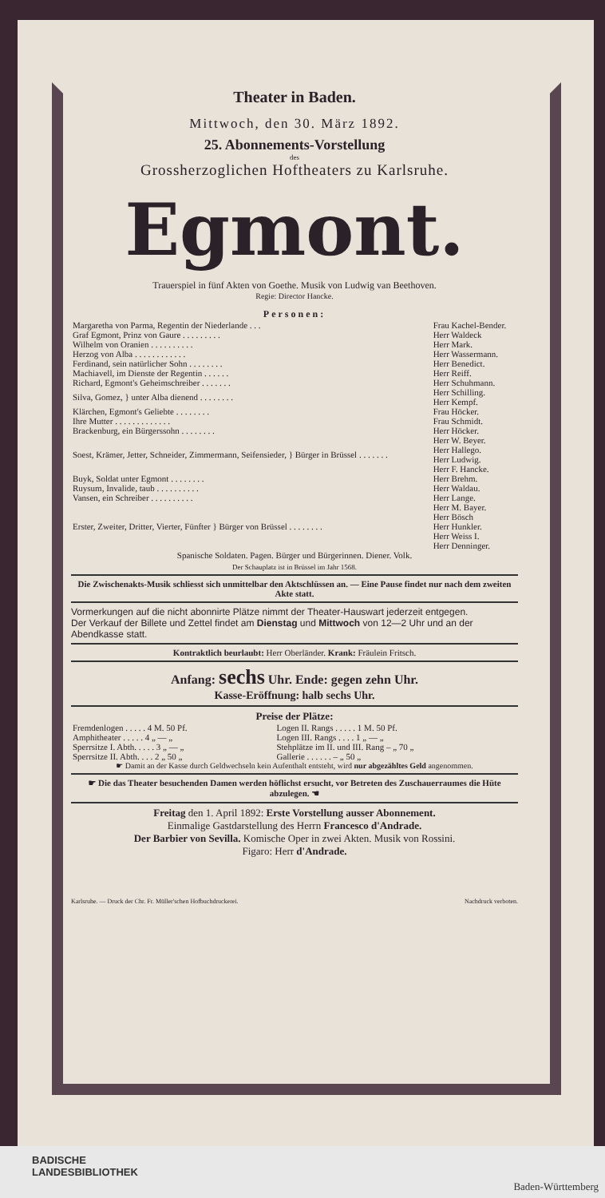Theater in Baden.
Mittwoch, den 30. März 1892.
25. Abonnements-Vorstellung
des
Grossherzoglichen Hoftheaters zu Karlsruhe.
Egmont.
Trauerspiel in fünf Akten von Goethe. Musik von Ludwig van Beethoven.
Regie: Director Hancke.
Personen:
| Margaretha von Parma, Regentin der Niederlande . . . | Frau Kachel-Bender. |
| Graf Egmont, Prinz von Gaure . . . . . . . . . | Herr Waldeck |
| Wilhelm von Oranien . . . . . . . . . . | Herr Mark. |
| Herzog von Alba . . . . . . . . . . . . | Herr Wassermann. |
| Ferdinand, sein natürlicher Sohn . . . . . . . . | Herr Benedict. |
| Machiavell, im Dienste der Regentin . . . . . . | Herr Reiff. |
| Richard, Egmont's Geheimschreiber . . . . . . . | Herr Schuhmann. |
| Silva, Gomez, } unter Alba dienend . . . . . . . . | Herr Schilling. Herr Kempf. |
| Klärchen, Egmont's Geliebte . . . . . . . . | Frau Höcker. |
| Ihre Mutter . . . . . . . . . . . . . | Frau Schmidt. |
| Brackenburg, ein Bürgerssohn . . . . . . . . | Herr Höcker. |
| Soest, Krämer, Jetter, Schneider, Zimmermann, Seifensieder, } Bürger in Brüssel . . . . . . . | Herr W. Beyer. Herr Hallego. Herr Ludwig. Herr F. Hancke. |
| Buyk, Soldat unter Egmont . . . . . . . . | Herr Brehm. |
| Ruysum, Invalide, taub . . . . . . . . . . | Herr Waldau. |
| Vansen, ein Schreiber . . . . . . . . . . | Herr Lange. |
| Erster, Zweiter, Dritter, Vierter, Fünfter } Bürger von Brüssel . . . . . . . . | Herr M. Bayer. Herr Bösch Herr Hunkler. Herr Weiss I. Herr Denninger. |
Spanische Soldaten. Pagen. Bürger und Bürgerinnen. Diener. Volk.
Der Schauplatz ist in Brüssel im Jahr 1568.
Die Zwischenakts-Musik schliesst sich unmittelbar den Aktschlüssen an. — Eine Pause findet nur nach dem zweiten Akte statt.
Vormerkungen auf die nicht abonnirte Plätze nimmt der Theater-Hauswart jederzeit entgegen.
Der Verkauf der Billete und Zettel findet am Dienstag und Mittwoch von 12—2 Uhr und an der Abendkasse statt.
Kontraktlich beurlaubt: Herr Oberländer. Krank: Fräulein Fritsch.
Anfang: sechs Uhr. Ende: gegen zehn Uhr.
Kasse-Eröffnung: halb sechs Uhr.
Preise der Plätze:
| Fremdenlogen . . . . . 4 M. 50 Pf. | Logen II. Rangs . . . . . 1 M. 50 Pf. |
| Amphitheater . . . . . 4 „ — „ | Logen III. Rangs . . . . 1 „ — „ |
| Sperrsitze I. Abth. . . . . 3 „ — „ | Stehplätze im II. und III. Rang – „ 70 „ |
| Sperrsitze II. Abth. . . . 2 „ 50 „ | Gallerie . . . . . . – „ 50 „ |
☛ Damit an der Kasse durch Geldwechseln kein Aufenthalt entsteht, wird nur abgezähltes Geld angenommen.
☛ Die das Theater besuchenden Damen werden höflichst ersucht, vor Betreten des Zuschauerraumes die Hüte abzulegen. ☚
Freitag den 1. April 1892: Erste Vorstellung ausser Abonnement.
Einmalige Gastdarstellung des Herrn Francesco d'Andrade.
Der Barbier von Sevilla. Komische Oper in zwei Akten. Musik von Rossini.
Figaro: Herr d'Andrade.
Karlsruhe. — Druck der Chr. Fr. Müller'schen Hofbuchdruckerei. Nachdruck verboten.
BADISCHE
LANDESBIBLIOTHEK
Baden-Württemberg